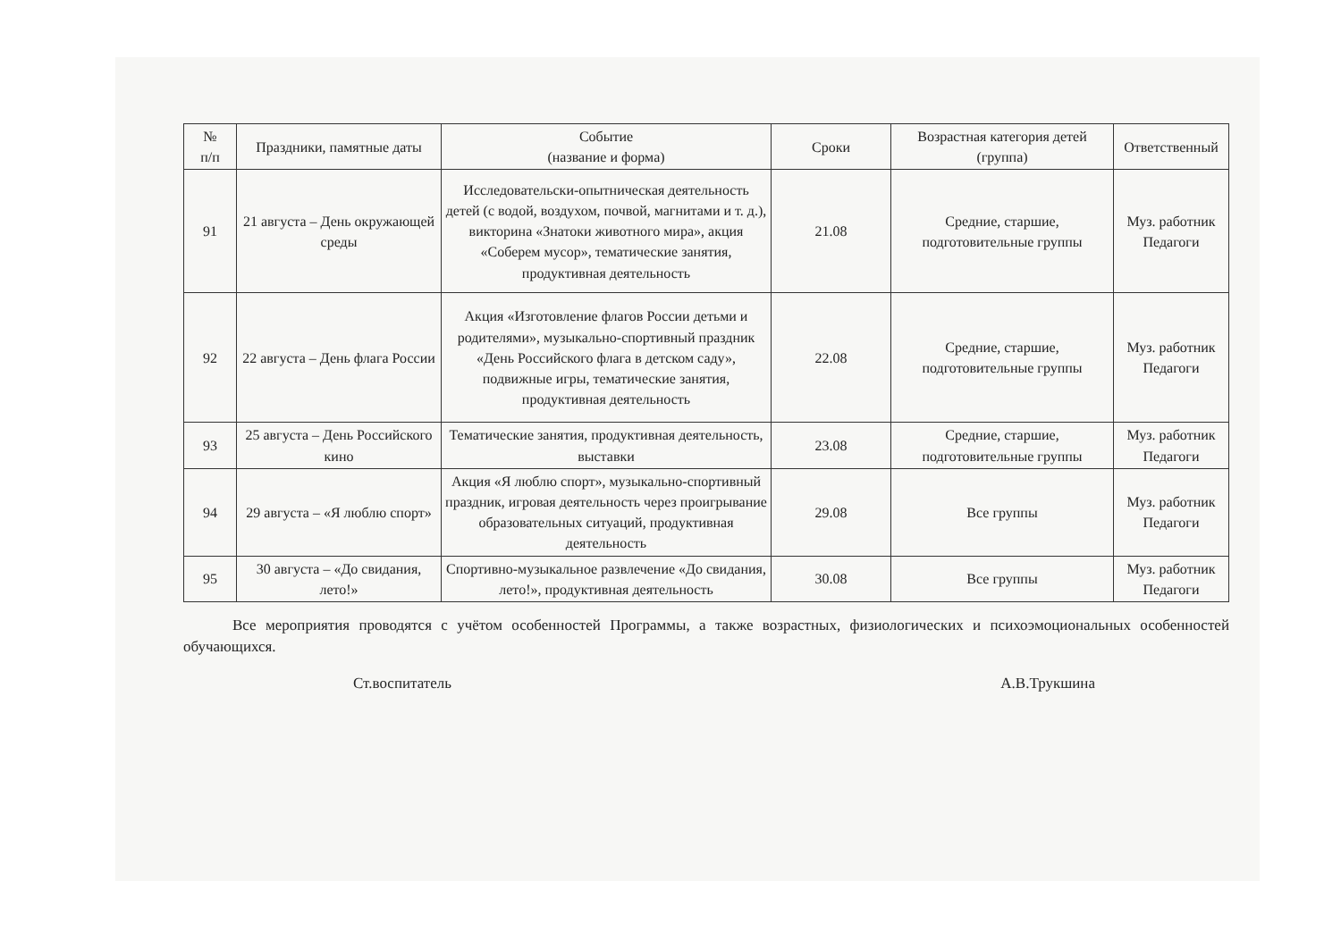| № п/п | Праздники, памятные даты | Событие (название и форма) | Сроки | Возрастная категория детей (группа) | Ответственный |
| --- | --- | --- | --- | --- | --- |
| 91 | 21 августа – День окружающей среды | Исследовательски-опытническая деятельность детей (с водой, воздухом, почвой, магнитами и т. д.), викторина «Знатоки животного мира», акция «Соберем мусор», тематические занятия, продуктивная деятельность | 21.08 | Средние, старшие, подготовительные группы | Муз. работник Педагоги |
| 92 | 22 августа – День флага России | Акция «Изготовление флагов России детьми и родителями», музыкально-спортивный праздник «День Российского флага в детском саду», подвижные игры, тематические занятия, продуктивная деятельность | 22.08 | Средние, старшие, подготовительные группы | Муз. работник Педагоги |
| 93 | 25 августа – День Российского кино | Тематические занятия, продуктивная деятельность, выставки | 23.08 | Средние, старшие, подготовительные группы | Муз. работник Педагоги |
| 94 | 29 августа – «Я люблю спорт» | Акция «Я люблю спорт», музыкально-спортивный праздник, игровая деятельность через проигрывание образовательных ситуаций, продуктивная деятельность | 29.08 | Все группы | Муз. работник Педагоги |
| 95 | 30 августа – «До свидания, лето!» | Спортивно-музыкальное развлечение «До свидания, лето!», продуктивная деятельность | 30.08 | Все группы | Муз. работник Педагоги |
Все мероприятия проводятся с учётом особенностей Программы, а также возрастных, физиологических и психоэмоциональных особенностей обучающихся.
Ст.воспитатель А.В.Трукшина